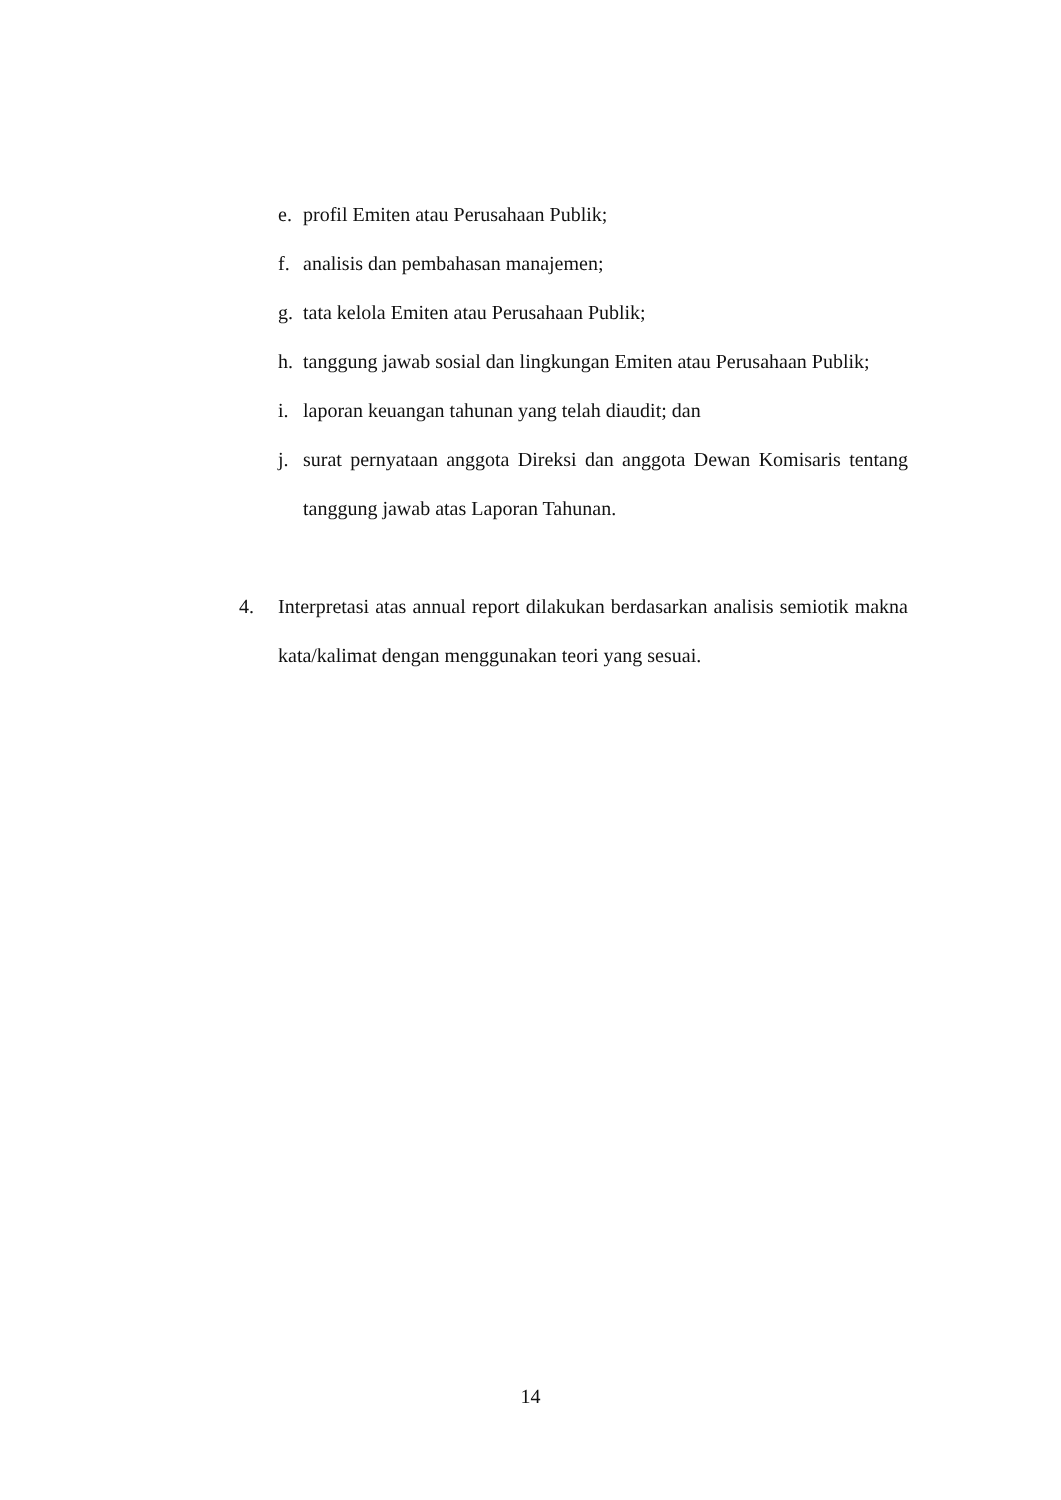e. profil Emiten atau Perusahaan Publik;
f. analisis dan pembahasan manajemen;
g. tata kelola Emiten atau Perusahaan Publik;
h. tanggung jawab sosial dan lingkungan Emiten atau Perusahaan Publik;
i. laporan keuangan tahunan yang telah diaudit; dan
j. surat pernyataan anggota Direksi dan anggota Dewan Komisaris tentang tanggung jawab atas Laporan Tahunan.
4. Interpretasi atas annual report dilakukan berdasarkan analisis semiotik makna kata/kalimat dengan menggunakan teori yang sesuai.
14